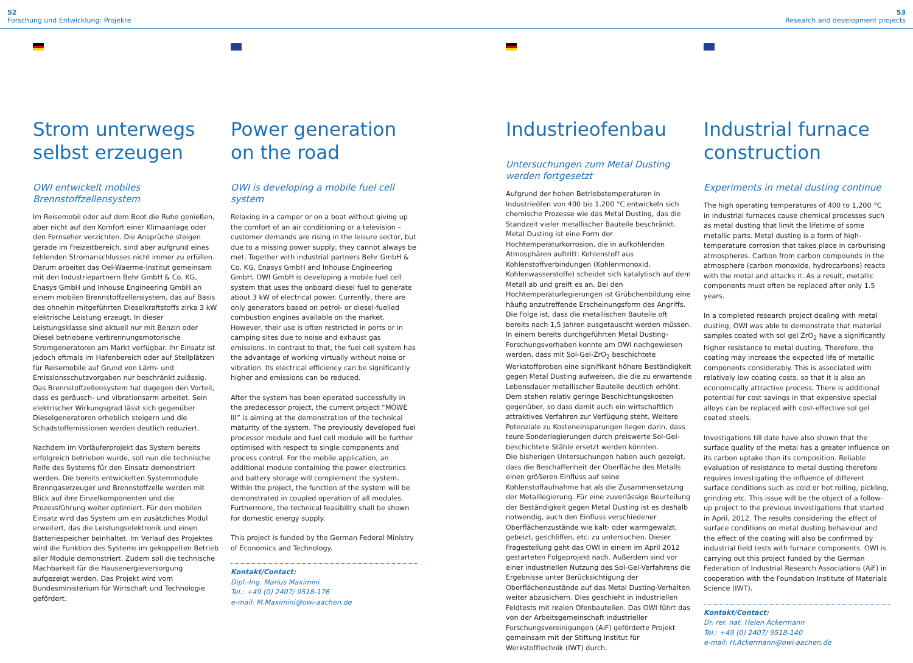52
Forschung und Entwicklung: Projekte
53
Research and development projects
Strom unterwegs selbst erzeugen
OWI entwickelt mobiles Brennstoffzellensystem
Im Reisemobil oder auf dem Boot die Ruhe genießen, aber nicht auf den Komfort einer Klimaanlage oder den Fernseher verzichten. Die Ansprüche steigen gerade im Freizeitbereich, sind aber aufgrund eines fehlenden Stromanschlusses nicht immer zu erfüllen. Darum arbeitet das Oel-Waerme-Institut gemeinsam mit den Industriepartnern Behr GmbH & Co. KG, Enasys GmbH und Inhouse Engineering GmbH an einem mobilen Brennstoffzellensystem, das auf Basis des ohnehin mitgeführten Dieselkraftstoffs zirka 3 kW elektrische Leistung erzeugt. In dieser Leistungsklasse sind aktuell nur mit Benzin oder Diesel betriebene verbrennungsmotorische Stromgeneratoren am Markt verfügbar. Ihr Einsatz ist jedoch oftmals im Hafenbereich oder auf Stellplätzen für Reisemobile auf Grund von Lärm- und Emissionsschutzvorgaben nur beschränkt zulässig. Das Brennstoffzellensystem hat dagegen den Vorteil, dass es geräusch- und vibrationsarm arbeitet. Sein elektrischer Wirkungsgrad lässt sich gegenüber Dieselgeneratoren erheblich steigern und die Schadstoffemissionen werden deutlich reduziert.
Nachdem im Vorläuferprojekt das System bereits erfolgreich betrieben wurde, soll nun die technische Reife des Systems für den Einsatz demonstriert werden. Die bereits entwickelten Systemmodule Brenngaserzeuger und Brennstoffzelle werden mit Blick auf ihre Einzelkomponenten und die Prozessführung weiter optimiert. Für den mobilen Einsatz wird das System um ein zusätzliches Modul erweitert, das die Leistungselektronik und einen Batteriespeicher beinhaltet. Im Verlauf des Projektes wird die Funktion des Systems im gekoppelten Betrieb aller Module demonstriert. Zudem soll die technische Machbarkeit für die Hausenergieversorgung aufgezeigt werden. Das Projekt wird vom Bundesministerium für Wirtschaft und Technologie gefördert.
Power generation on the road
OWI is developing a mobile fuel cell system
Relaxing in a camper or on a boat without giving up the comfort of an air conditioning or a television – customer demands are rising in the leisure sector, but due to a missing power supply, they cannot always be met. Together with industrial partners Behr GmbH & Co. KG, Enasys GmbH and Inhouse Engineering GmbH, OWI GmbH is developing a mobile fuel cell system that uses the onboard diesel fuel to generate about 3 kW of electrical power. Currently, there are only generators based on petrol- or diesel-fuelled combustion engines available on the market. However, their use is often restricted in ports or in camping sites due to noise and exhaust gas emissions. In contrast to that, the fuel cell system has the advantage of working virtually without noise or vibration. Its electrical efficiency can be significantly higher and emissions can be reduced.
After the system has been operated successfully in the predecessor project, the current project “MÖWE III” is aiming at the demonstration of the technical maturity of the system. The previously developed fuel processor module and fuel cell module will be further optimised with respect to single components and process control. For the mobile application, an additional module containing the power electronics and battery storage will complement the system. Within the project, the function of the system will be demonstrated in coupled operation of all modules. Furthermore, the technical feasibility shall be shown for domestic energy supply.
This project is funded by the German Federal Ministry of Economics and Technology.
Kontakt/Contact:
Dipl.-Ing. Marius Maximini
Tel.: +49 (0) 2407/ 9518-176
e-mail: M.Maximini@owi-aachen.de
Industrieofenbau
Untersuchungen zum Metal Dusting werden fortgesetzt
Aufgrund der hohen Betriebstemperaturen in Industrieöfen von 400 bis 1.200 °C entwickeln sich chemische Prozesse wie das Metal Dusting, das die Standzeit vieler metallischer Bauteile beschränkt. Metal Dusting ist eine Form der Hochtemperaturkorrosion, die in aufkohlenden Atmosphären auftritt: Kohlenstoff aus Kohlenstoffverbindungen (Kohlenmonoxid, Kohlenwasserstoffe) scheidet sich katalytisch auf dem Metall ab und greift es an. Bei den Hochtemperaturlegierungen ist Grübchenbildung eine häufig anzutreffende Erscheinungsform des Angriffs. Die Folge ist, dass die metallischen Bauteile oft bereits nach 1,5 Jahren ausgetauscht werden müssen.
In einem bereits durchgeführten Metal Dusting-Forschungsvorhaben konnte am OWI nachgewiesen werden, dass mit Sol-Gel-ZrO<sub>2</sub> beschichtete Werkstoffproben eine signifikant höhere Beständigkeit gegen Metal Dusting aufweisen, die die zu erwartende Lebensdauer metallischer Bauteile deutlich erhöht. Dem stehen relativ geringe Beschichtungskosten gegenüber, so dass damit auch ein wirtschaftlich attraktives Verfahren zur Verfügung steht. Weitere Potenziale zu Kosteneinsparungen liegen darin, dass teure Sonderlegierungen durch preiswerte Sol-Gel-beschichtete Stähle ersetzt werden könnten.
Die bisherigen Untersuchungen haben auch gezeigt, dass die Beschaffenheit der Oberfläche des Metalls einen größeren Einfluss auf seine Kohlenstoffaufnahme hat als die Zusammensetzung der Metalllegierung. Für eine zuverlässige Beurteilung der Beständigkeit gegen Metal Dusting ist es deshalb notwendig, auch den Einfluss verschiedener Oberflächenzustände wie kalt- oder warmgewalzt, gebeizt, geschliffen, etc. zu untersuchen. Dieser Fragestellung geht das OWI in einem im April 2012 gestarteten Folgeprojekt nach. Außerdem sind vor einer industriellen Nutzung des Sol-Gel-Verfahrens die Ergebnisse unter Berücksichtigung der Oberflächenzustände auf das Metal Dusting-Verhalten weiter abzusichern. Dies geschieht in industriellen Feldtests mit realen Ofenbauteilen. Das OWI führt das von der Arbeitsgemeinschaft industrieller Forschungsvereinigungen (AiF) geförderte Projekt gemeinsam mit der Stiftung Institut für Werkstofftechnik (IWT) durch.
Industrial furnace construction
Experiments in metal dusting continue
The high operating temperatures of 400 to 1,200 °C in industrial furnaces cause chemical processes such as metal dusting that limit the lifetime of some metallic parts. Metal dusting is a form of high-temperature corrosion that takes place in carburising atmospheres. Carbon from carbon compounds in the atmosphere (carbon monoxide, hydrocarbons) reacts with the metal and attacks it. As a result, metallic components must often be replaced after only 1.5 years.
In a completed research project dealing with metal dusting, OWI was able to demonstrate that material samples coated with sol gel ZrO<sub>2</sub> have a significantly higher resistance to metal dusting. Therefore, the coating may increase the expected life of metallic components considerably. This is associated with relatively low coating costs, so that it is also an economically attractive process. There is additional potential for cost savings in that expensive special alloys can be replaced with cost-effective sol gel coated steels.
Investigations till date have also shown that the surface quality of the metal has a greater influence on its carbon uptake than its composition. Reliable evaluation of resistance to metal dusting therefore requires investigating the influence of different surface conditions such as cold or hot rolling, pickling, grinding etc. This issue will be the object of a follow-up project to the previous investigations that started in April, 2012. The results considering the effect of surface conditions on metal dusting behaviour and the effect of the coating will also be confirmed by industrial field tests with furnace components. OWI is carrying out this project funded by the German Federation of Industrial Research Associations (AiF) in cooperation with the Foundation Institute of Materials Science (IWT).
Kontakt/Contact:
Dr. rer. nat. Helen Ackermann
Tel.: +49 (0) 2407/ 9518-140
e-mail: H.Ackermann@owi-aachen.de